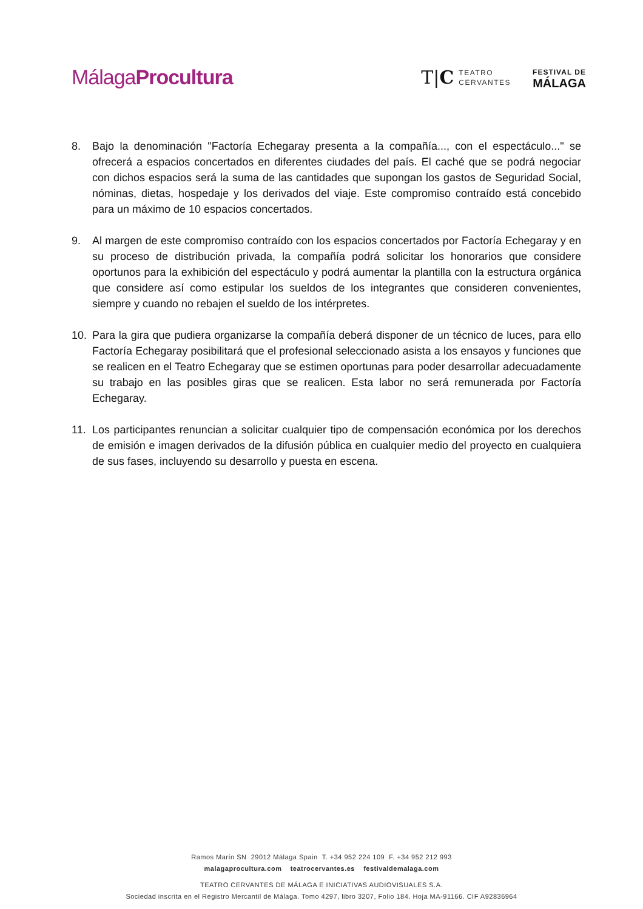MálagaProcultura
T|C TEATRO
CERVANTES
FESTIVAL DE
MÁLAGA
8. Bajo la denominación "Factoría Echegaray presenta a la compañía..., con el espectáculo..." se ofrecerá a espacios concertados en diferentes ciudades del país. El caché que se podrá negociar con dichos espacios será la suma de las cantidades que supongan los gastos de Seguridad Social, nóminas, dietas, hospedaje y los derivados del viaje. Este compromiso contraído está concebido para un máximo de 10 espacios concertados.
9. Al margen de este compromiso contraído con los espacios concertados por Factoría Echegaray y en su proceso de distribución privada, la compañía podrá solicitar los honorarios que considere oportunos para la exhibición del espectáculo y podrá aumentar la plantilla con la estructura orgánica que considere así como estipular los sueldos de los integrantes que consideren convenientes, siempre y cuando no rebajen el sueldo de los intérpretes.
10. Para la gira que pudiera organizarse la compañía deberá disponer de un técnico de luces, para ello Factoría Echegaray posibilitará que el profesional seleccionado asista a los ensayos y funciones que se realicen en el Teatro Echegaray que se estimen oportunas para poder desarrollar adecuadamente su trabajo en las posibles giras que se realicen. Esta labor no será remunerada por Factoría Echegaray.
11. Los participantes renuncian a solicitar cualquier tipo de compensación económica por los derechos de emisión e imagen derivados de la difusión pública en cualquier medio del proyecto en cualquiera de sus fases, incluyendo su desarrollo y puesta en escena.
Ramos Marín SN 29012 Málaga Spain T. +34 952 224 109 F. +34 952 212 993
malagaprocultura.com teatrocervantes.es festivaldemalaga.com
TEATRO CERVANTES DE MÁLAGA E INICIATIVAS AUDIOVISUALES S.A.
Sociedad inscrita en el Registro Mercantil de Málaga. Tomo 4297, libro 3207, Folio 184. Hoja MA-91166. CIF A92836964